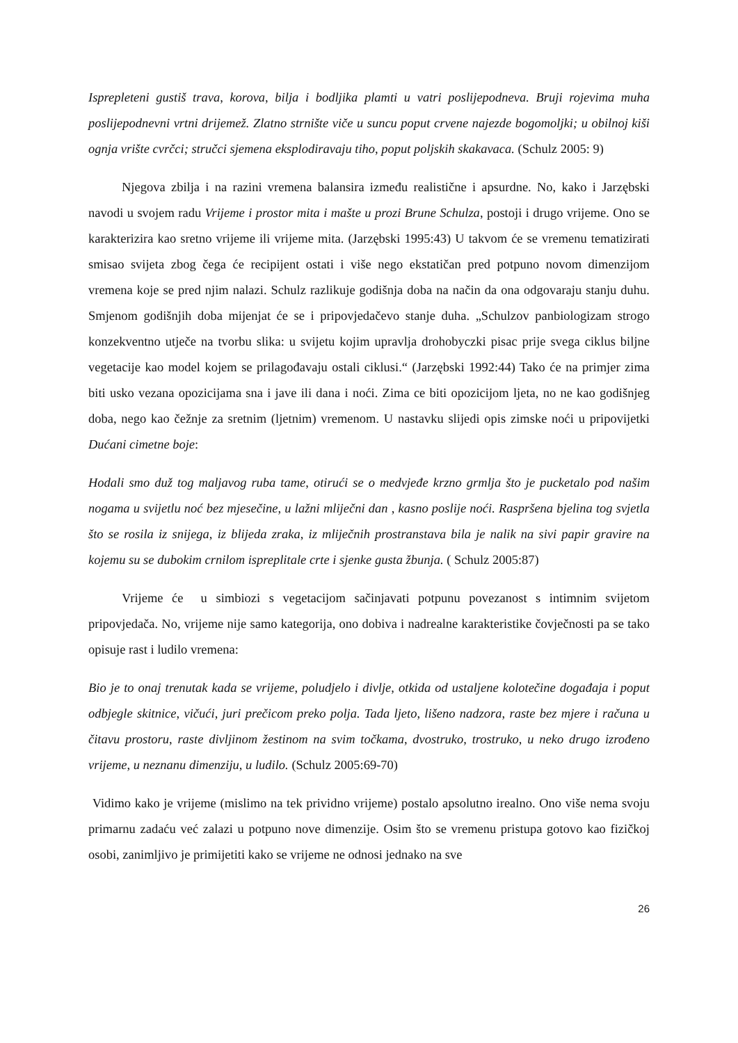Isprepleteni gustiš trava, korova, bilja i bodljika plamti u vatri poslijepodneva. Bruji rojevima muha poslijepodnevni vrtni drijemež. Zlatno strnište viče u suncu poput crvene najezde bogomoljki; u obilnoj kiši ognja vrište cvrčci; stručci sjemena eksplodiravaju tiho, poput poljskih skakavaca. (Schulz 2005: 9)
Njegova zbilja i na razini vremena balansira između realistične i apsurdne. No, kako i Jarzębski navodi u svojem radu Vrijeme i prostor mita i mašte u prozi Brune Schulza, postoji i drugo vrijeme. Ono se karakterizira kao sretno vrijeme ili vrijeme mita. (Jarzębski 1995:43) U takvom će se vremenu tematizirati smisao svijeta zbog čega će recipijent ostati i više nego ekstatičan pred potpuno novom dimenzijom vremena koje se pred njim nalazi. Schulz razlikuje godišnja doba na način da ona odgovaraju stanju duhu. Smjenom godišnjih doba mijenjat će se i pripovjedačevo stanje duha. „Schulzov panbiologizam strogo konzekventno utječe na tvorbu slika: u svijetu kojim upravlja drohobyczki pisac prije svega ciklus biljne vegetacije kao model kojem se prilagođavaju ostali ciklusi.“ (Jarzębski 1992:44) Tako će na primjer zima biti usko vezana opozicijama sna i jave ili dana i noći. Zima ce biti opozicijom ljeta, no ne kao godišnjeg doba, nego kao čežnje za sretnim (ljetnim) vremenom. U nastavku slijedi opis zimske noći u pripovijetki Dućani cimetne boje:
Hodali smo duž tog maljavog ruba tame, otirući se o medvjeđe krzno grmlja što je pucketalo pod našim nogama u svijetlu noć bez mjesečine, u lažni mliječni dan , kasno poslije noći. Raspršena bjelina tog svjetla što se rosila iz snijega, iz blijeda zraka, iz mliječnih prostranstava bila je nalik na sivi papir gravire na kojemu su se dubokim crnilom ispreplitale crte i sjenke gusta žbunja. ( Schulz 2005:87)
Vrijeme će u simbiozi s vegetacijom sačinjavati potpunu povezanost s intimnim svijetom pripovjedača. No, vrijeme nije samo kategorija, ono dobiva i nadrealne karakteristike čovječnosti pa se tako opisuje rast i ludilo vremena:
Bio je to onaj trenutak kada se vrijeme, poludjelo i divlje, otkida od ustaljene kolotečine događaja i poput odbjegle skitnice, vičući, juri prečicom preko polja. Tada ljeto, lišeno nadzora, raste bez mjere i računa u čitavu prostoru, raste divljinom žestinom na svim točkama, dvostruko, trostruko, u neko drugo izrođeno vrijeme, u neznanu dimenziju, u ludilo. (Schulz 2005:69-70)
Vidimo kako je vrijeme (mislimo na tek prividno vrijeme) postalo apsolutno irealno. Ono više nema svoju primarnu zadaću već zalazi u potpuno nove dimenzije. Osim što se vremenu pristupa gotovo kao fizičkoj osobi, zanimljivo je primijetiti kako se vrijeme ne odnosi jednako na sve
26